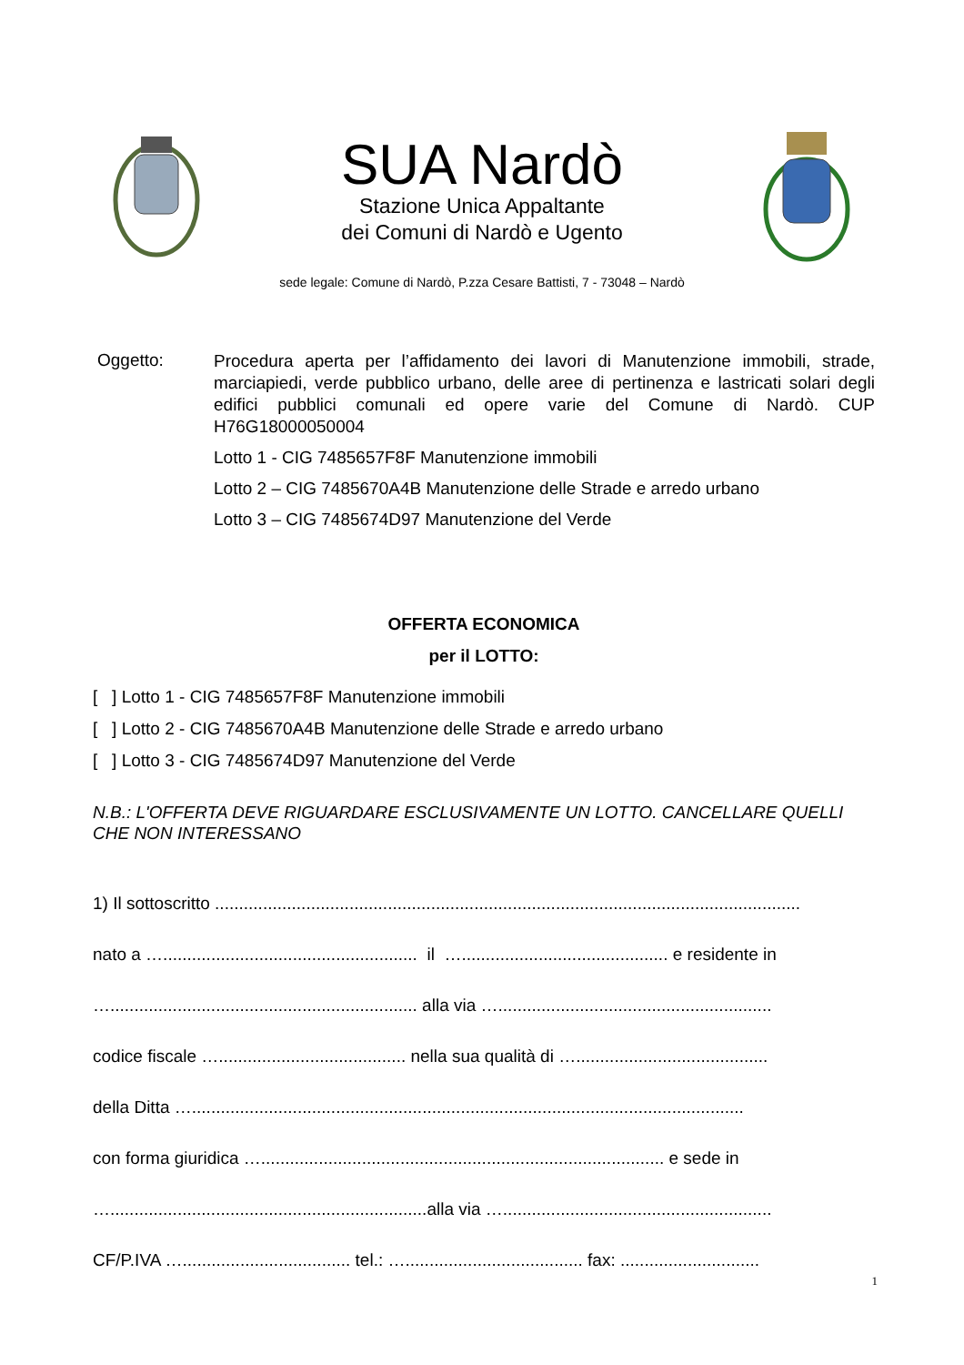SUA Nardò
Stazione Unica Appaltante
dei Comuni di Nardò e Ugento
sede legale: Comune di Nardò, P.zza Cesare Battisti, 7 - 73048 – Nardò
Oggetto:
Procedura aperta per l’affidamento dei lavori di Manutenzione immobili, strade, marciapiedi, verde pubblico urbano, delle aree di pertinenza e lastricati solari degli edifici pubblici comunali ed opere varie del Comune di Nardò. CUP H76G18000050004
Lotto 1 - CIG 7485657F8F Manutenzione immobili
Lotto 2 – CIG 7485670A4B Manutenzione delle Strade e arredo urbano
Lotto 3 – CIG 7485674D97 Manutenzione del Verde
OFFERTA ECONOMICA
per il LOTTO:
[ ] Lotto 1 - CIG 7485657F8F Manutenzione immobili
[ ] Lotto 2 - CIG 7485670A4B Manutenzione delle Strade e arredo urbano
[ ] Lotto 3 - CIG 7485674D97 Manutenzione del Verde
N.B.: L'OFFERTA DEVE RIGUARDARE ESCLUSIVAMENTE UN LOTTO. CANCELLARE QUELLI CHE NON INTERESSANO
1) Il sottoscritto ..........................................................................................................................
nato a …..................................................... il …........................................... e residente in
…................................................................ alla via ….........................................................
codice fiscale …....................................... nella sua qualità di …........................................
della Ditta …...................................................................................................................
con forma giuridica ….................................................................................... e sede in
…..................................................................alla via …........................................................
CF/P.IVA …................................... tel.: …..................................... fax: .............................
1